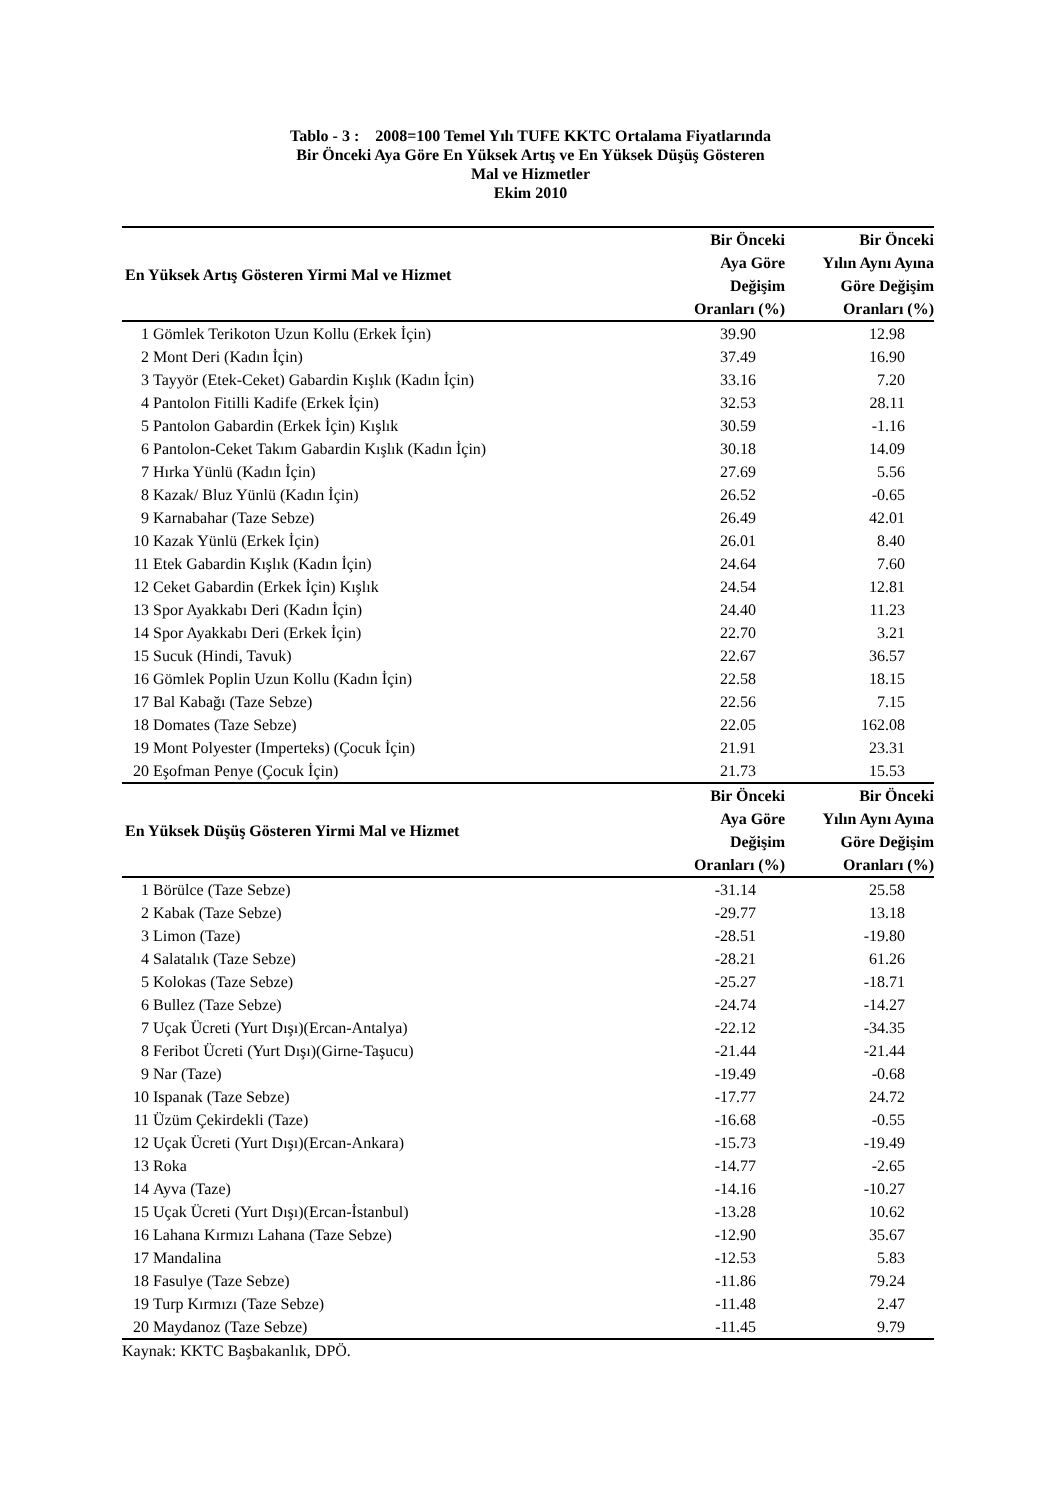Tablo - 3 : 2008=100 Temel Yılı TUFE KKTC Ortalama Fiyatlarında
Bir Önceki Aya Göre En Yüksek Artış ve En Yüksek Düşüş Gösteren
Mal ve Hizmetler
Ekim 2010
| En Yüksek Artış Gösteren Yirmi Mal ve Hizmet | | Bir Önceki Aya Göre Değişim Oranları (%) | Bir Önceki Yılın Aynı Ayına Göre Değişim Oranları (%) |
| --- | --- | --- | --- |
| 1 | Gömlek Terikoton Uzun Kollu (Erkek İçin) | 39.90 | 12.98 |
| 2 | Mont Deri (Kadın İçin) | 37.49 | 16.90 |
| 3 | Tayyör (Etek-Ceket) Gabardin Kışlık (Kadın İçin) | 33.16 | 7.20 |
| 4 | Pantolon Fitilli Kadife (Erkek İçin) | 32.53 | 28.11 |
| 5 | Pantolon Gabardin (Erkek İçin) Kışlık | 30.59 | -1.16 |
| 6 | Pantolon-Ceket Takım Gabardin Kışlık (Kadın İçin) | 30.18 | 14.09 |
| 7 | Hırka Yünlü (Kadın İçin) | 27.69 | 5.56 |
| 8 | Kazak/ Bluz Yünlü (Kadın İçin) | 26.52 | -0.65 |
| 9 | Karnabahar (Taze Sebze) | 26.49 | 42.01 |
| 10 | Kazak Yünlü (Erkek İçin) | 26.01 | 8.40 |
| 11 | Etek Gabardin Kışlık (Kadın İçin) | 24.64 | 7.60 |
| 12 | Ceket Gabardin (Erkek İçin) Kışlık | 24.54 | 12.81 |
| 13 | Spor Ayakkabı Deri (Kadın İçin) | 24.40 | 11.23 |
| 14 | Spor Ayakkabı Deri (Erkek İçin) | 22.70 | 3.21 |
| 15 | Sucuk (Hindi, Tavuk) | 22.67 | 36.57 |
| 16 | Gömlek Poplin Uzun Kollu (Kadın İçin) | 22.58 | 18.15 |
| 17 | Bal Kabağı (Taze Sebze) | 22.56 | 7.15 |
| 18 | Domates (Taze Sebze) | 22.05 | 162.08 |
| 19 | Mont Polyester (Imperteks) (Çocuk İçin) | 21.91 | 23.31 |
| 20 | Eşofman Penye (Çocuk İçin) | 21.73 | 15.53 |
| En Yüksek Düşüş Gösteren Yirmi Mal ve Hizmet | | Bir Önceki Aya Göre Değişim Oranları (%) | Bir Önceki Yılın Aynı Ayına Göre Değişim Oranları (%) |
| 1 | Börülce (Taze Sebze) | -31.14 | 25.58 |
| 2 | Kabak (Taze Sebze) | -29.77 | 13.18 |
| 3 | Limon (Taze) | -28.51 | -19.80 |
| 4 | Salatalık (Taze Sebze) | -28.21 | 61.26 |
| 5 | Kolokas (Taze Sebze) | -25.27 | -18.71 |
| 6 | Bullez (Taze Sebze) | -24.74 | -14.27 |
| 7 | Uçak Ücreti (Yurt Dışı)(Ercan-Antalya) | -22.12 | -34.35 |
| 8 | Feribot Ücreti (Yurt Dışı)(Girne-Taşucu) | -21.44 | -21.44 |
| 9 | Nar (Taze) | -19.49 | -0.68 |
| 10 | Ispanak (Taze Sebze) | -17.77 | 24.72 |
| 11 | Üzüm Çekirdekli (Taze) | -16.68 | -0.55 |
| 12 | Uçak Ücreti (Yurt Dışı)(Ercan-Ankara) | -15.73 | -19.49 |
| 13 | Roka | -14.77 | -2.65 |
| 14 | Ayva (Taze) | -14.16 | -10.27 |
| 15 | Uçak Ücreti (Yurt Dışı)(Ercan-İstanbul) | -13.28 | 10.62 |
| 16 | Lahana Kırmızı Lahana (Taze Sebze) | -12.90 | 35.67 |
| 17 | Mandalina | -12.53 | 5.83 |
| 18 | Fasulye (Taze Sebze) | -11.86 | 79.24 |
| 19 | Turp Kırmızı (Taze Sebze) | -11.48 | 2.47 |
| 20 | Maydanoz (Taze Sebze) | -11.45 | 9.79 |
Kaynak: KKTC Başbakanlık, DPÖ.